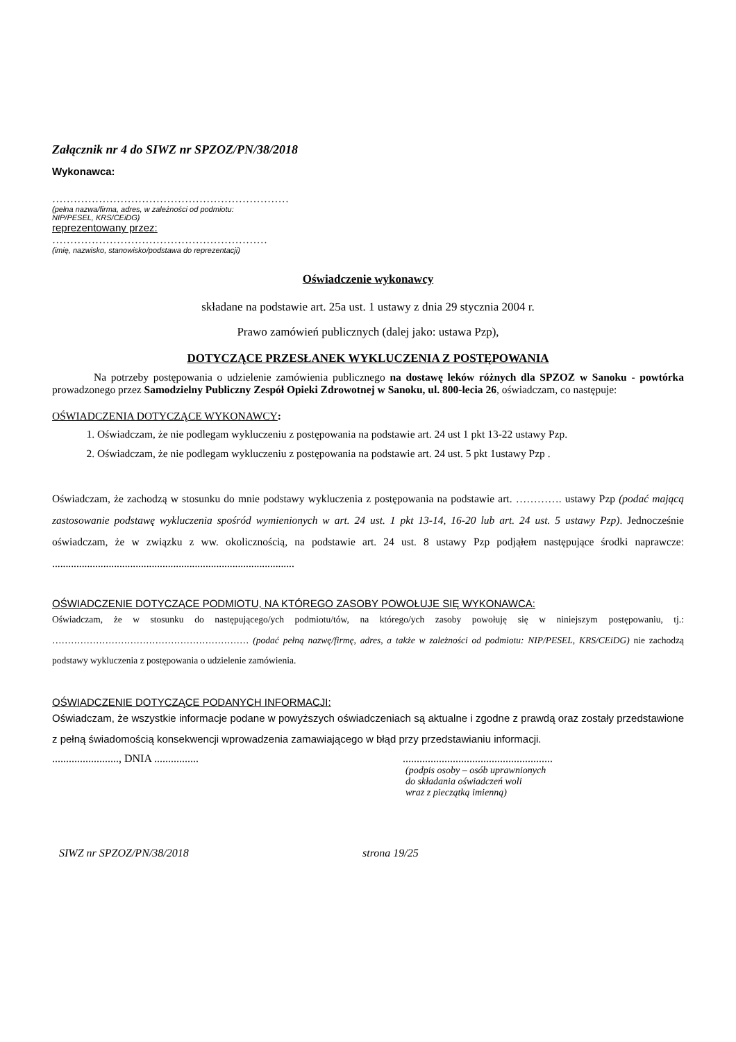Załącznik nr 4 do SIWZ nr SPZOZ/PN/38/2018
Wykonawca:
…………………………………………………………
(pełna nazwa/firma, adres, w zależności od podmiotu:
NIP/PESEL, KRS/CEiDG)
reprezentowany przez:
……………………………………………………
(imię, nazwisko, stanowisko/podstawa do reprezentacji)
Oświadczenie wykonawcy
składane na podstawie art. 25a ust. 1 ustawy z dnia 29 stycznia 2004 r.
Prawo zamówień publicznych (dalej jako: ustawa Pzp),
DOTYCZĄCE PRZESŁANEK WYKLUCZENIA Z POSTĘPOWANIA
Na potrzeby postępowania o udzielenie zamówienia publicznego na dostawę leków różnych dla SPZOZ w Sanoku - powtórka prowadzonego przez Samodzielny Publiczny Zespół Opieki Zdrowotnej w Sanoku, ul. 800-lecia 26, oświadczam, co następuje:
OŚWIADCZENIA DOTYCZĄCE WYKONAWCY:
1. Oświadczam, że nie podlegam wykluczeniu z postępowania na podstawie art. 24 ust 1 pkt 13-22 ustawy Pzp.
2. Oświadczam, że nie podlegam wykluczeniu z postępowania na podstawie art. 24 ust. 5 pkt 1ustawy Pzp .
Oświadczam, że zachodzą w stosunku do mnie podstawy wykluczenia z postępowania na podstawie art. …………. ustawy Pzp (podać mającą zastosowanie podstawę wykluczenia spośród wymienionych w art. 24 ust. 1 pkt 13-14, 16-20 lub art. 24 ust. 5 ustawy Pzp). Jednocześnie oświadczam, że w związku z ww. okolicznością, na podstawie art. 24 ust. 8 ustawy Pzp podjąłem następujące środki naprawcze: ..........................................................................................
OŚWIADCZENIE DOTYCZĄCE PODMIOTU, NA KTÓREGO ZASOBY POWOŁUJE SIĘ WYKONAWCA:
Oświadczam, że w stosunku do następującego/ych podmiotu/tów, na którego/ych zasoby powołuję się w niniejszym postępowaniu, tj.: ……………………………………………………… (podać pełną nazwę/firmę, adres, a także w zależności od podmiotu: NIP/PESEL, KRS/CEiDG) nie zachodzą podstawy wykluczenia z postępowania o udzielenie zamówienia.
OŚWIADCZENIE DOTYCZĄCE PODANYCH INFORMACJI:
Oświadczam, że wszystkie informacje podane w powyższych oświadczeniach są aktualne i zgodne z prawdą oraz zostały przedstawione z pełną świadomością konsekwencji wprowadzenia zamawiającego w błąd przy przedstawianiu informacji.
........................, DNIA ................ ......................................................
(podpis osoby – osób uprawnionych
do składania oświadczeń woli
wraz z pieczątką imienną)
SIWZ nr SPZOZ/PN/38/2018 strona 19/25